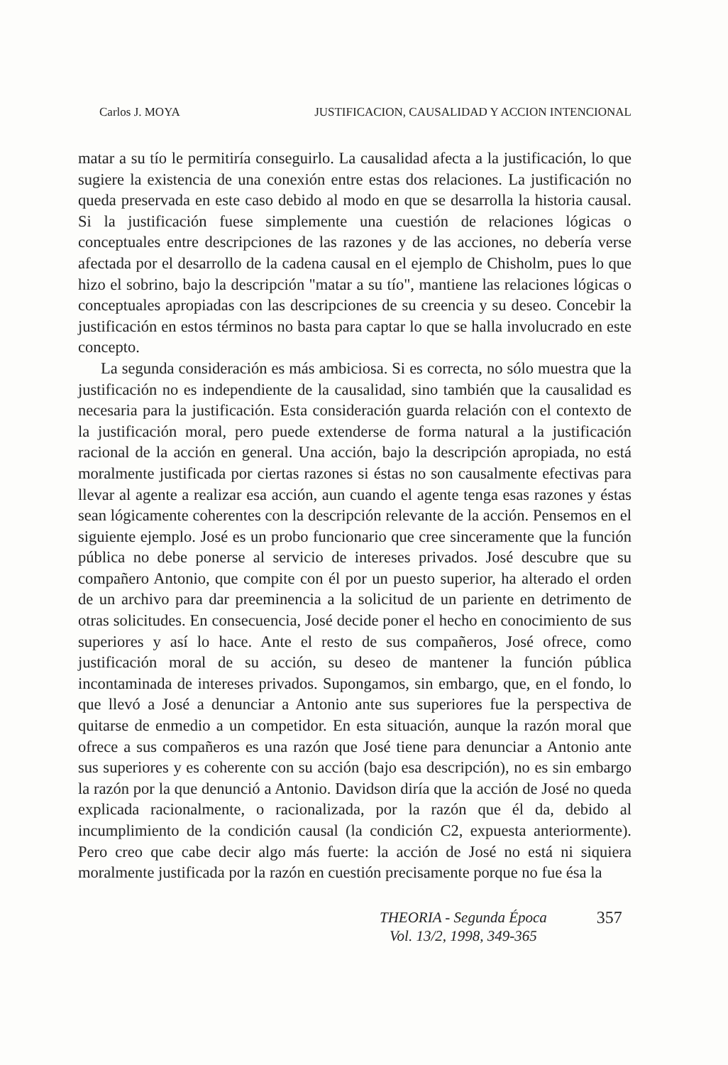Carlos J. MOYA JUSTIFICACION, CAUSALIDAD Y ACCION INTENCIONAL
matar a su tío le permitiría conseguirlo. La causalidad afecta a la justificación, lo que sugiere la existencia de una conexión entre estas dos relaciones. La justificación no queda preservada en este caso debido al modo en que se desarrolla la historia causal. Si la justificación fuese simplemente una cuestión de relaciones lógicas o conceptuales entre descripciones de las razones y de las acciones, no debería verse afectada por el desarrollo de la cadena causal en el ejemplo de Chisholm, pues lo que hizo el sobrino, bajo la descripción "matar a su tío", mantiene las relaciones lógicas o conceptuales apropiadas con las descripciones de su creencia y su deseo. Concebir la justificación en estos términos no basta para captar lo que se halla involucrado en este concepto.
La segunda consideración es más ambiciosa. Si es correcta, no sólo muestra que la justificación no es independiente de la causalidad, sino también que la causalidad es necesaria para la justificación. Esta consideración guarda relación con el contexto de la justificación moral, pero puede extenderse de forma natural a la justificación racional de la acción en general. Una acción, bajo la descripción apropiada, no está moralmente justificada por ciertas razones si éstas no son causalmente efectivas para llevar al agente a realizar esa acción, aun cuando el agente tenga esas razones y éstas sean lógicamente coherentes con la descripción relevante de la acción. Pensemos en el siguiente ejemplo. José es un probo funcionario que cree sinceramente que la función pública no debe ponerse al servicio de intereses privados. José descubre que su compañero Antonio, que compite con él por un puesto superior, ha alterado el orden de un archivo para dar preeminencia a la solicitud de un pariente en detrimento de otras solicitudes. En consecuencia, José decide poner el hecho en conocimiento de sus superiores y así lo hace. Ante el resto de sus compañeros, José ofrece, como justificación moral de su acción, su deseo de mantener la función pública incontaminada de intereses privados. Supongamos, sin embargo, que, en el fondo, lo que llevó a José a denunciar a Antonio ante sus superiores fue la perspectiva de quitarse de enmedio a un competidor. En esta situación, aunque la razón moral que ofrece a sus compañeros es una razón que José tiene para denunciar a Antonio ante sus superiores y es coherente con su acción (bajo esa descripción), no es sin embargo la razón por la que denunció a Antonio. Davidson diría que la acción de José no queda explicada racionalmente, o racionalizada, por la razón que él da, debido al incumplimiento de la condición causal (la condición C2, expuesta anteriormente). Pero creo que cabe decir algo más fuerte: la acción de José no está ni siquiera moralmente justificada por la razón en cuestión precisamente porque no fue ésa la
THEORIA - Segunda Época
Vol. 13/2, 1998, 349-365
357